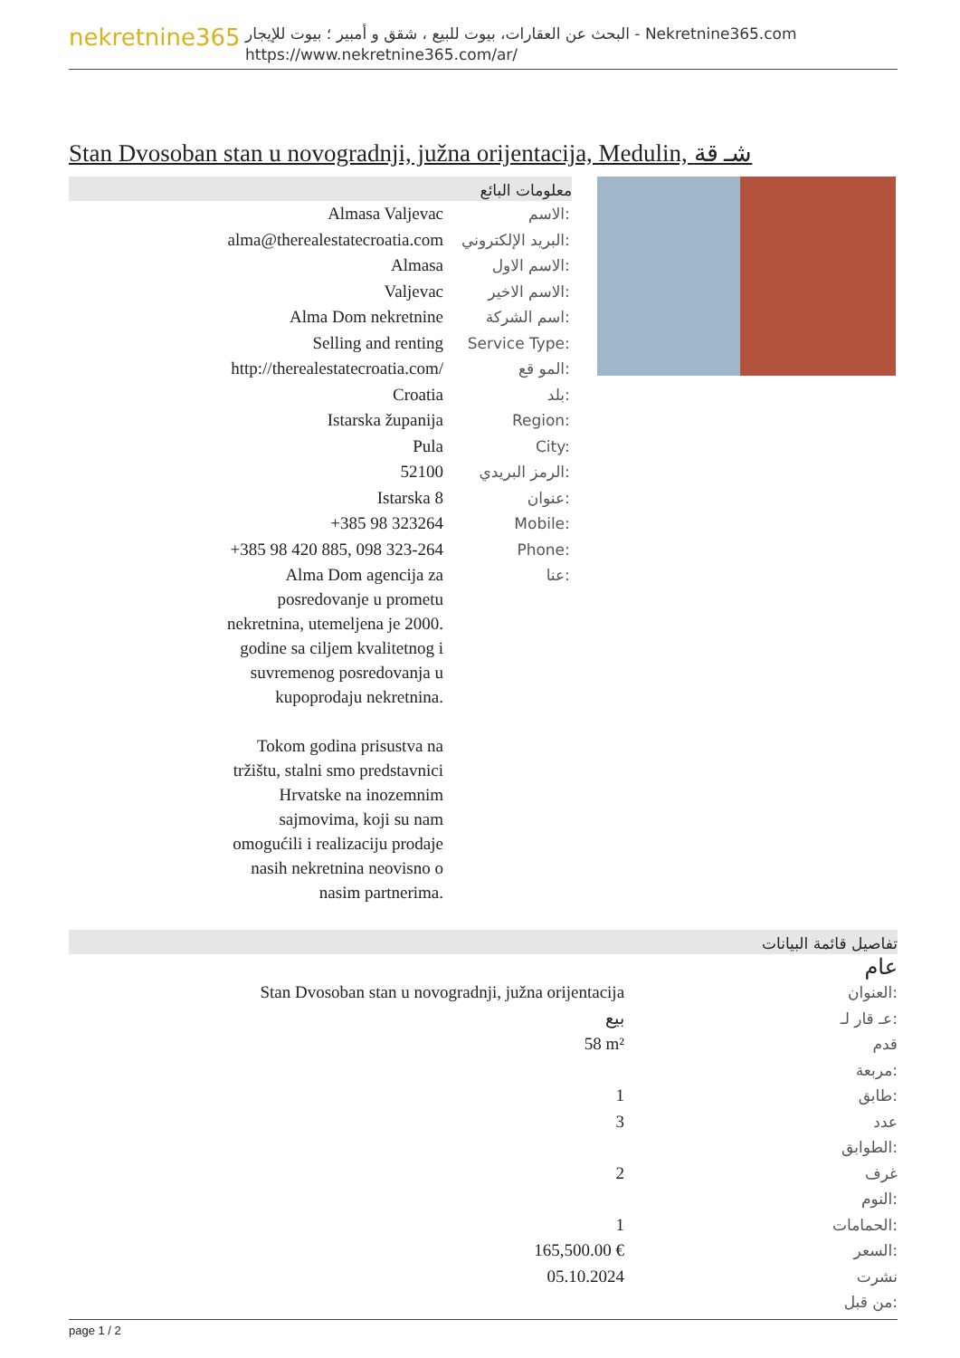nekretnine365
البحث عن العقارات، بيوت للبيع ، شقق و أمبير ؛ بيوت للإيجار - Nekretnine365.com
https://www.nekretnine365.com/ar/
Stan Dvosoban stan u novogradnji, južna orijentacija, Medulin, شـ قة
معلومات البائع
| Almasa Valjevac | الاسم: |
| alma@therealestatecroatia.com | البريد الإلكتروني: |
| Almasa | الاسم الاول: |
| Valjevac | الاسم الاخير: |
| Alma Dom nekretnine | اسم الشركة: |
| Selling and renting | Service Type: |
| http://therealestatecroatia.com/ | المو قع: |
| Croatia | بلد: |
| Istarska županija | Region: |
| Pula | City: |
| 52100 | الرمز البريدي: |
| Istarska 8 | عنوان: |
| +385 98 323264 | Mobile: |
| +385 98 420 885, 098 323-264 | Phone: |
| Alma Dom agencija za posredovanje u prometu nekretnina, utemeljena je 2000. godine sa ciljem kvalitetnog i suvremenog posredovanja u kupoprodaju nekretnina. Tokom godina prisustva na tržištu, stalni smo predstavnici Hrvatske na inozemnim sajmovima, koji su nam omogućili i realizaciju prodaje nasih nekretnina neovisno o nasim partnerima. | عنا: |
تفاصيل قائمة البيانات
عام
| Stan Dvosoban stan u novogradnji, južna orijentacija | العنوان: |
| بيع | عـ قار لـ: |
| 58 m² | قدم مربعة: |
| 1 | طابق: |
| 3 | عدد الطوابق: |
| 2 | غرف النوم: |
| 1 | الحمامات: |
| 165,500.00 € | السعر: |
| 05.10.2024 | نشرت من قبل: |
page 1 / 2